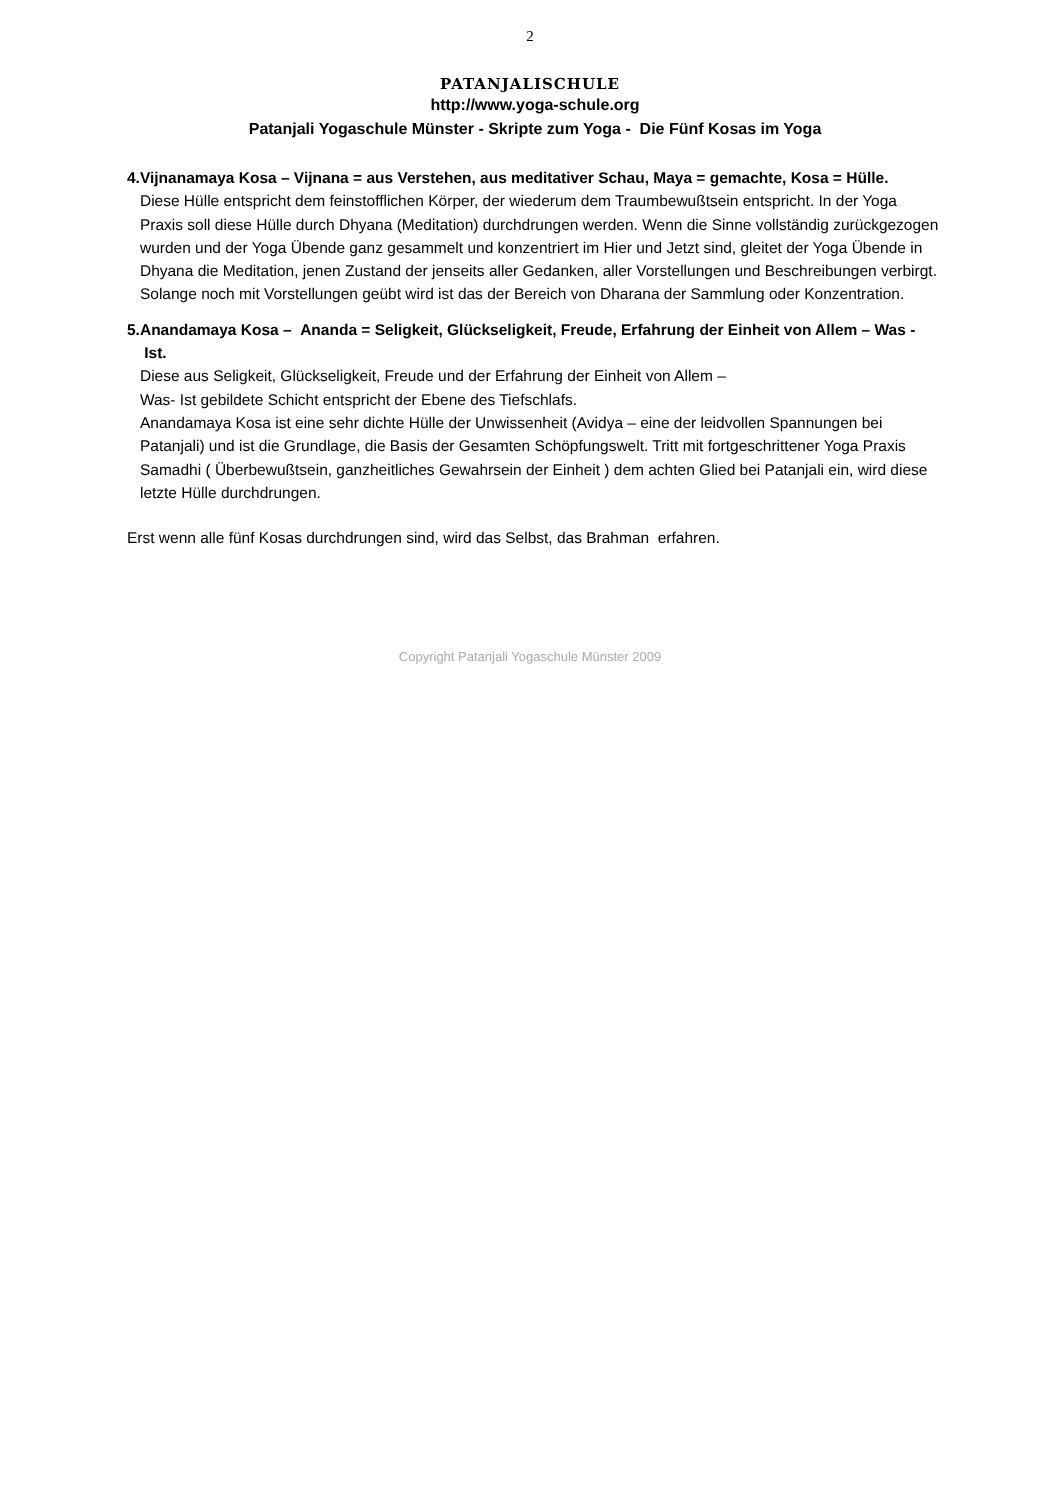2
PATANJALISCHULE
http://www.yoga-schule.org
Patanjali Yogaschule Münster - Skripte zum Yoga - Die Fünf Kosas im Yoga
4. Vijnanamaya Kosa – Vijnana = aus Verstehen, aus meditativer Schau, Maya = gemachte, Kosa = Hülle.
Diese Hülle entspricht dem feinstofflichen Körper, der wiederum dem Traumbewußtsein entspricht. In der Yoga Praxis soll diese Hülle durch Dhyana (Meditation) durchdrungen werden. Wenn die Sinne vollständig zurückgezogen wurden und der Yoga Übende ganz gesammelt und konzentriert im Hier und Jetzt sind, gleitet der Yoga Übende in Dhyana die Meditation, jenen Zustand der jenseits aller Gedanken, aller Vorstellungen und Beschreibungen verbirgt.
Solange noch mit Vorstellungen geübt wird ist das der Bereich von Dharana der Sammlung oder Konzentration.
5. Anandamaya Kosa – Ananda = Seligkeit, Glückseligkeit, Freude, Erfahrung der Einheit von Allem – Was - Ist.
Diese aus Seligkeit, Glückseligkeit, Freude und der Erfahrung der Einheit von Allem –
Was- Ist gebildete Schicht entspricht der Ebene des Tiefschlafs.
Anandamaya Kosa ist eine sehr dichte Hülle der Unwissenheit (Avidya – eine der leidvollen Spannungen bei Patanjali) und ist die Grundlage, die Basis der Gesamten Schöpfungswelt. Tritt mit fortgeschrittener Yoga Praxis Samadhi ( Überbewußtsein, ganzheitliches Gewahrsein der Einheit ) dem achten Glied bei Patanjali ein, wird diese letzte Hülle durchdrungen.
Erst wenn alle fünf Kosas durchdrungen sind, wird das Selbst, das Brahman erfahren.
Copyright Patanjali Yogaschule Münster 2009